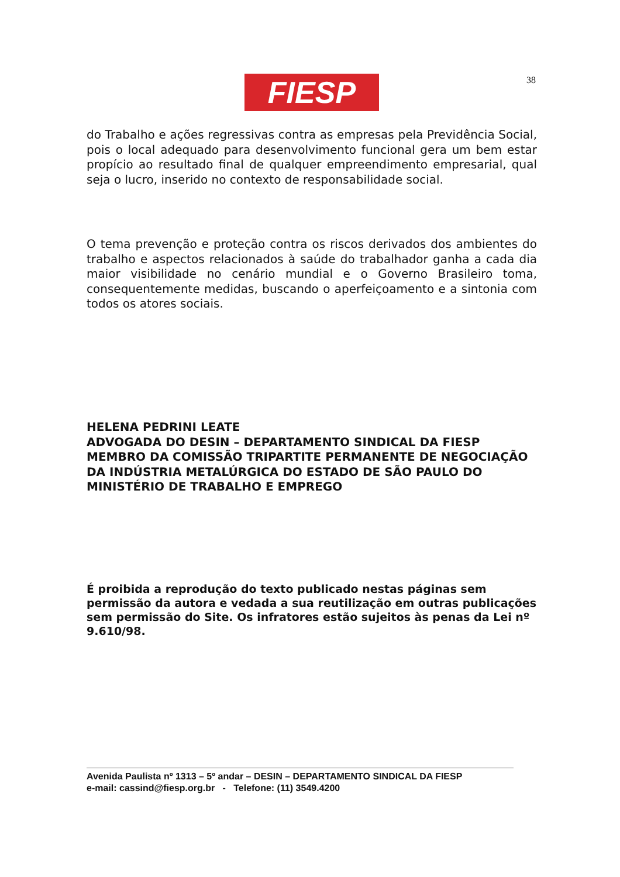FIESP 38
do Trabalho e ações regressivas contra as empresas pela Previdência Social, pois o local adequado para desenvolvimento funcional gera um bem estar propício ao resultado final de qualquer empreendimento empresarial, qual seja o lucro, inserido no contexto de responsabilidade social.
O tema prevenção e proteção contra os riscos derivados dos ambientes do trabalho e aspectos relacionados à saúde do trabalhador ganha a cada dia maior visibilidade no cenário mundial e o Governo Brasileiro toma, consequentemente medidas, buscando o aperfeiçoamento e a sintonia com todos os atores sociais.
HELENA PEDRINI LEATE
ADVOGADA DO DESIN – DEPARTAMENTO SINDICAL DA FIESP
MEMBRO DA COMISSÃO TRIPARTITE PERMANENTE DE NEGOCIAÇÃO DA INDÚSTRIA METALÚRGICA DO ESTADO DE SÃO PAULO DO MINISTÉRIO DE TRABALHO E EMPREGO
É proibida a reprodução do texto publicado nestas páginas sem permissão da autora e vedada a sua reutilização em outras publicações sem permissão do Site. Os infratores estão sujeitos às penas da Lei nº 9.610/98.
Avenida Paulista nº 1313 – 5º andar – DESIN – DEPARTAMENTO SINDICAL DA FIESP
e-mail: cassind@fiesp.org.br - Telefone: (11) 3549.4200